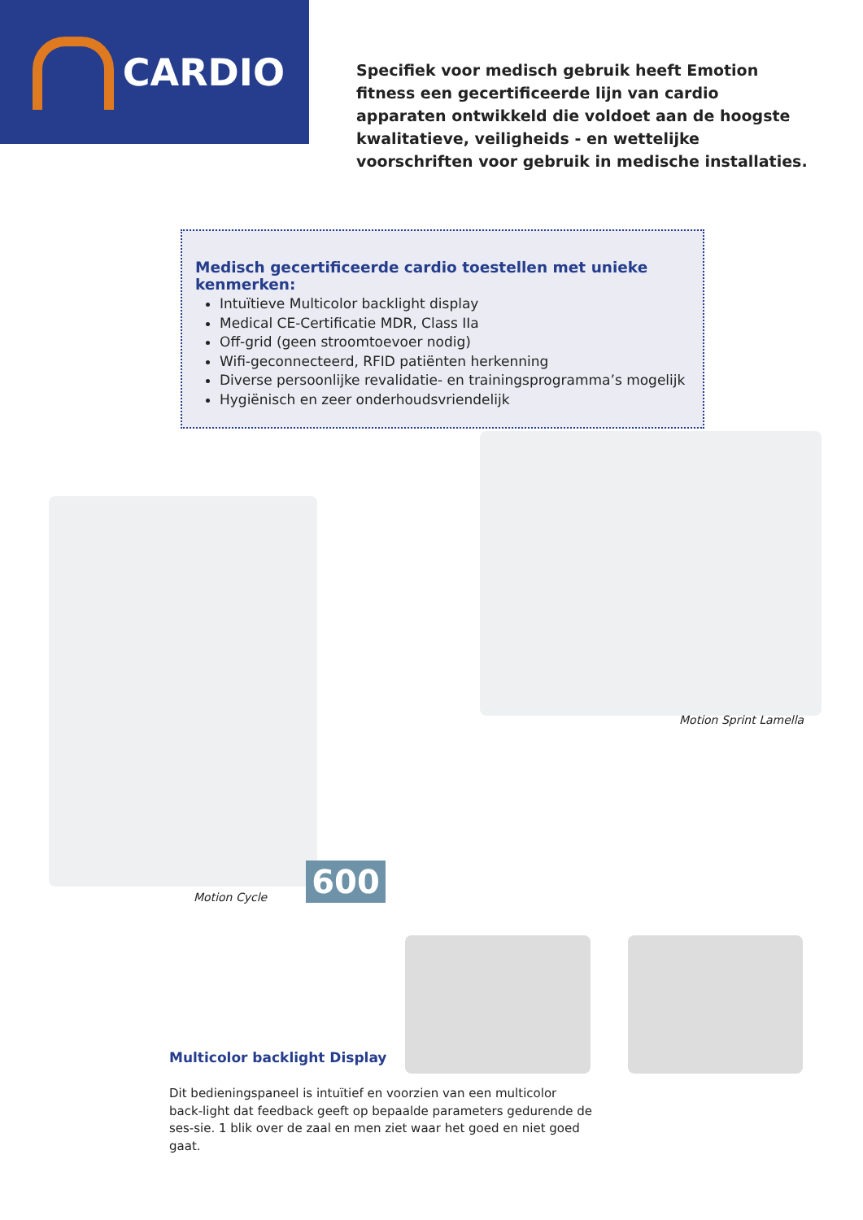CARDIO
Specifiek voor medisch gebruik heeft Emotion fitness een gecertificeerde lijn van cardio apparaten ontwikkeld die voldoet aan de hoogste kwalitatieve, veiligheids - en wettelijke voorschriften voor gebruik in medische installaties.
Medisch gecertificeerde cardio toestellen met unieke kenmerken:
Intuïtieve Multicolor backlight display
Medical CE-Certificatie MDR, Class IIa
Off-grid (geen stroomtoevoer nodig)
Wifi-geconnecteerd, RFID patiënten herkenning
Diverse persoonlijke revalidatie- en trainingsprogramma’s mogelijk
Hygiënisch en zeer onderhoudsvriendelijk
Motion Sprint Lamella
Motion Cycle 600
Multicolor backlight Display
Dit bedieningspaneel is intuïtief en voorzien van een multicolor back-light dat feedback geeft op bepaalde parameters gedurende de ses-sie. 1 blik over de zaal en men ziet waar het goed en niet goed gaat.